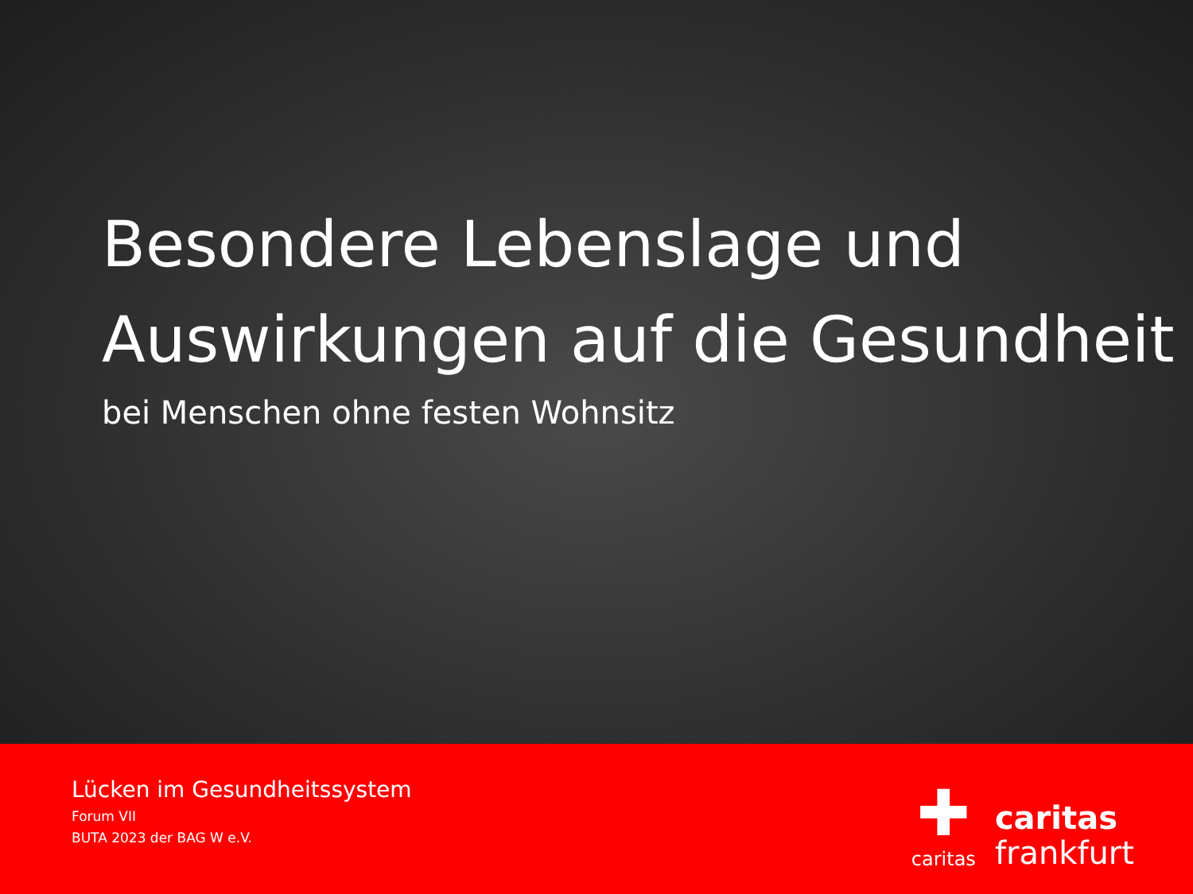Besondere Lebenslage und Auswirkungen auf die Gesundheit
bei Menschen ohne festen Wohnsitz
Lücken im Gesundheitssystem
Forum VII
BUTA 2023 der BAG W e.V.
✚
caritas
caritas
frankfurt